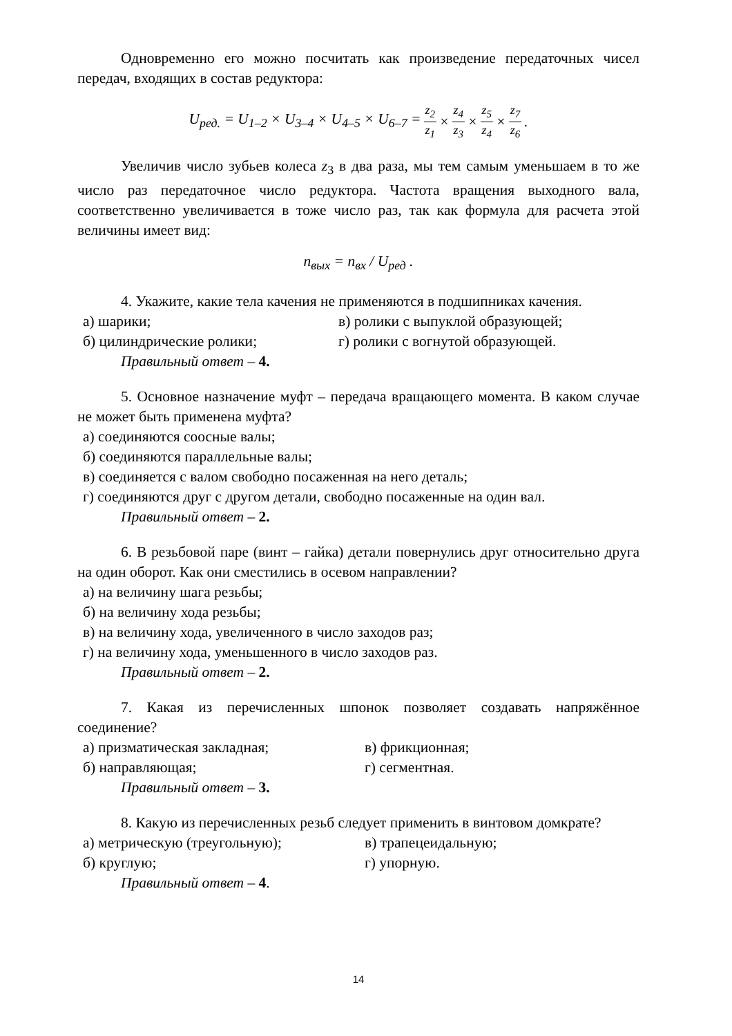Одновременно его можно посчитать как произведение передаточных чисел передач, входящих в состав редуктора:
U<sub>ред.</sub> = U<sub>1–2</sub> × U<sub>3–4</sub> × U<sub>4–5</sub> × U<sub>6–7</sub> = z<sub>2</sub> z<sub>1</sub> × z<sub>4</sub> z<sub>3</sub> × z<sub>5</sub> z<sub>4</sub> × z<sub>7</sub> z<sub>6</sub>.
Увеличив число зубьев колеса z<sub>3</sub> в два раза, мы тем самым уменьшаем в то же число раз передаточное число редуктора. Частота вращения выходного вала, соответственно увеличивается в тоже число раз, так как формула для расчета этой величины имеет вид:
n<sub>вых</sub> = n<sub>вх</sub> / U<sub>ред</sub> .
4. Укажите, какие тела качения не применяются в подшипниках качения.
а) шарики; в) ролики с выпуклой образующей;
б) цилиндрические ролики; г) ролики с вогнутой образующей.
Правильный ответ – 4.
5. Основное назначение муфт – передача вращающего момента. В каком случае не может быть применена муфта?
а) соединяются соосные валы;
б) соединяются параллельные валы;
в) соединяется с валом свободно посаженная на него деталь;
г) соединяются друг с другом детали, свободно посаженные на один вал.
Правильный ответ – 2.
6. В резьбовой паре (винт – гайка) детали повернулись друг относительно друга на один оборот. Как они сместились в осевом направлении?
а) на величину шага резьбы;
б) на величину хода резьбы;
в) на величину хода, увеличенного в число заходов раз;
г) на величину хода, уменьшенного в число заходов раз.
Правильный ответ – 2.
7. Какая из перечисленных шпонок позволяет создавать напряжённое соединение?
а) призматическая закладная; в) фрикционная;
б) направляющая; г) сегментная.
Правильный ответ – 3.
8. Какую из перечисленных резьб следует применить в винтовом домкрате?
а) метрическую (треугольную); в) трапецеидальную;
б) круглую; г) упорную.
Правильный ответ – 4.
14